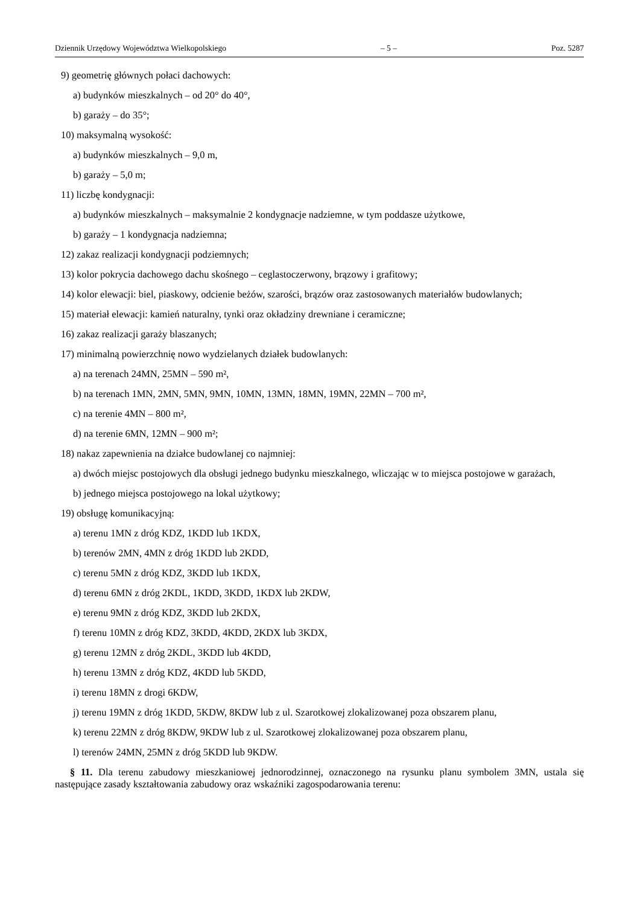Dziennik Urzędowy Województwa Wielkopolskiego – 5 – Poz. 5287
9) geometrię głównych połaci dachowych:
a) budynków mieszkalnych – od 20° do 40°,
b) garaży – do 35°;
10) maksymalną wysokość:
a) budynków mieszkalnych – 9,0 m,
b) garaży – 5,0 m;
11) liczbę kondygnacji:
a) budynków mieszkalnych – maksymalnie 2 kondygnacje nadziemne, w tym poddasze użytkowe,
b) garaży – 1 kondygnacja nadziemna;
12) zakaz realizacji kondygnacji podziemnych;
13) kolor pokrycia dachowego dachu skośnego – ceglastoczerwony, brązowy i grafitowy;
14) kolor elewacji: biel, piaskowy, odcienie beżów, szarości, brązów oraz zastosowanych materiałów budowlanych;
15) materiał elewacji: kamień naturalny, tynki oraz okładziny drewniane i ceramiczne;
16) zakaz realizacji garaży blaszanych;
17) minimalną powierzchnię nowo wydzielanych działek budowlanych:
a) na terenach 24MN, 25MN – 590 m²,
b) na terenach 1MN, 2MN, 5MN, 9MN, 10MN, 13MN, 18MN, 19MN, 22MN – 700 m²,
c) na terenie 4MN – 800 m²,
d) na terenie 6MN, 12MN – 900 m²;
18) nakaz zapewnienia na działce budowlanej co najmniej:
a) dwóch miejsc postojowych dla obsługi jednego budynku mieszkalnego, wliczając w to miejsca postojowe w garażach,
b) jednego miejsca postojowego na lokal użytkowy;
19) obsługę komunikacyjną:
a) terenu 1MN z dróg KDZ, 1KDD lub 1KDX,
b) terenów 2MN, 4MN z dróg 1KDD lub 2KDD,
c) terenu 5MN z dróg KDZ, 3KDD lub 1KDX,
d) terenu 6MN z dróg 2KDL, 1KDD, 3KDD, 1KDX lub 2KDW,
e) terenu 9MN z dróg KDZ, 3KDD lub 2KDX,
f) terenu 10MN z dróg KDZ, 3KDD, 4KDD, 2KDX lub 3KDX,
g) terenu 12MN z dróg 2KDL, 3KDD lub 4KDD,
h) terenu 13MN z dróg KDZ, 4KDD lub 5KDD,
i) terenu 18MN z drogi 6KDW,
j) terenu 19MN z dróg 1KDD, 5KDW, 8KDW lub z ul. Szarotkowej zlokalizowanej poza obszarem planu,
k) terenu 22MN z dróg 8KDW, 9KDW lub z ul. Szarotkowej zlokalizowanej poza obszarem planu,
l) terenów 24MN, 25MN z dróg 5KDD lub 9KDW.
§ 11. Dla terenu zabudowy mieszkaniowej jednorodzinnej, oznaczonego na rysunku planu symbolem 3MN, ustala się następujące zasady kształtowania zabudowy oraz wskaźniki zagospodarowania terenu: